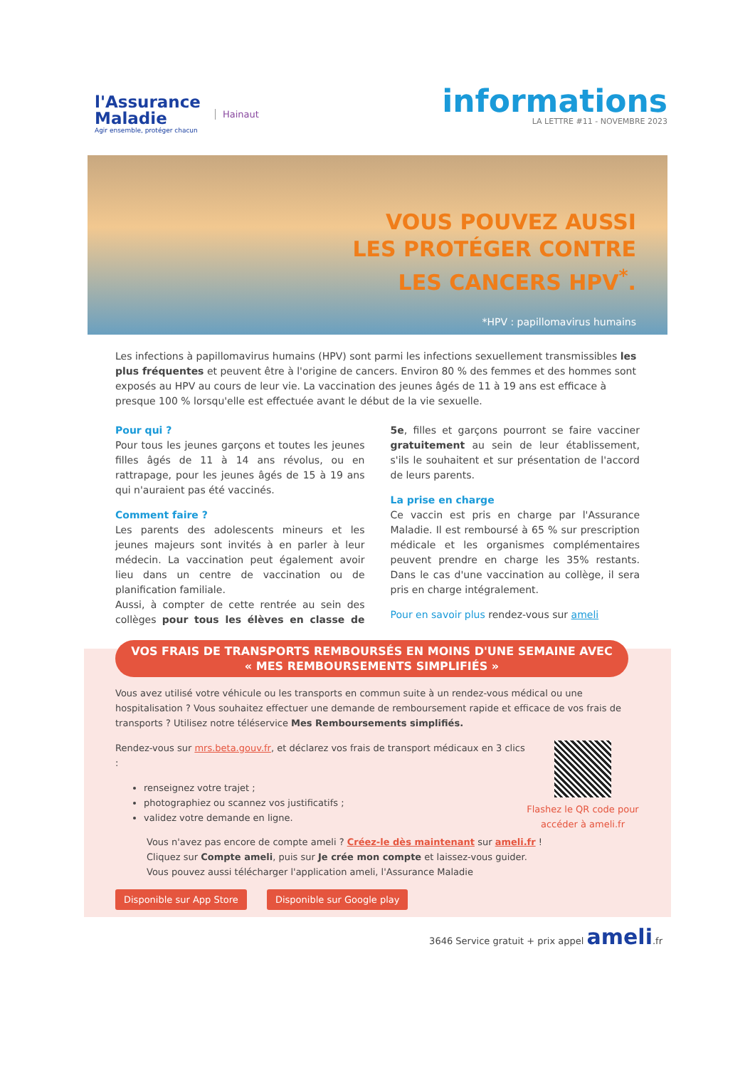l'Assurance
Maladie
Agir ensemble, protéger chacun
Hainaut
informations
LA LETTRE #11 - NOVEMBRE 2023
VOUS POUVEZ AUSSI
LES PROTÉGER CONTRE
LES CANCERS HPV<sup>*</sup>.
*HPV : papillomavirus humains
Les infections à papillomavirus humains (HPV) sont parmi les infections sexuellement transmissibles les plus fréquentes et peuvent être à l'origine de cancers. Environ 80 % des femmes et des hommes sont exposés au HPV au cours de leur vie. La vaccination des jeunes âgés de 11 à 19 ans est efficace à presque 100 % lorsqu'elle est effectuée avant le début de la vie sexuelle.
Pour qui ?
Pour tous les jeunes garçons et toutes les jeunes filles âgés de 11 à 14 ans révolus, ou en rattrapage, pour les jeunes âgés de 15 à 19 ans qui n'auraient pas été vaccinés.
Comment faire ?
Les parents des adolescents mineurs et les jeunes majeurs sont invités à en parler à leur médecin. La vaccination peut également avoir lieu dans un centre de vaccination ou de planification familiale.
Aussi, à compter de cette rentrée au sein des collèges pour tous les élèves en classe de 5e, filles et garçons pourront se faire vacciner gratuitement au sein de leur établissement, s'ils le souhaitent et sur présentation de l'accord de leurs parents.
La prise en charge
Ce vaccin est pris en charge par l'Assurance Maladie. Il est remboursé à 65 % sur prescription médicale et les organismes complémentaires peuvent prendre en charge les 35% restants. Dans le cas d'une vaccination au collège, il sera pris en charge intégralement.
Pour en savoir plus rendez-vous sur ameli
VOS FRAIS DE TRANSPORTS REMBOURSÉS EN MOINS D'UNE SEMAINE AVEC
« MES REMBOURSEMENTS SIMPLIFIÉS »
Vous avez utilisé votre véhicule ou les transports en commun suite à un rendez-vous médical ou une hospitalisation ? Vous souhaitez effectuer une demande de remboursement rapide et efficace de vos frais de transports ? Utilisez notre téléservice Mes Remboursements simplifiés.
Flashez le QR code pour accéder à ameli.fr
Rendez-vous sur mrs.beta.gouv.fr, et déclarez vos frais de transport médicaux en 3 clics :
renseignez votre trajet ;
photographiez ou scannez vos justificatifs ;
validez votre demande en ligne.
Vous n'avez pas encore de compte ameli ? Créez-le dès maintenant sur ameli.fr !
Cliquez sur Compte ameli, puis sur Je crée mon compte et laissez-vous guider.
Vous pouvez aussi télécharger l'application ameli, l'Assurance Maladie
Disponible sur App Store Disponible sur Google play
3646 Service gratuit + prix appel ameli.fr